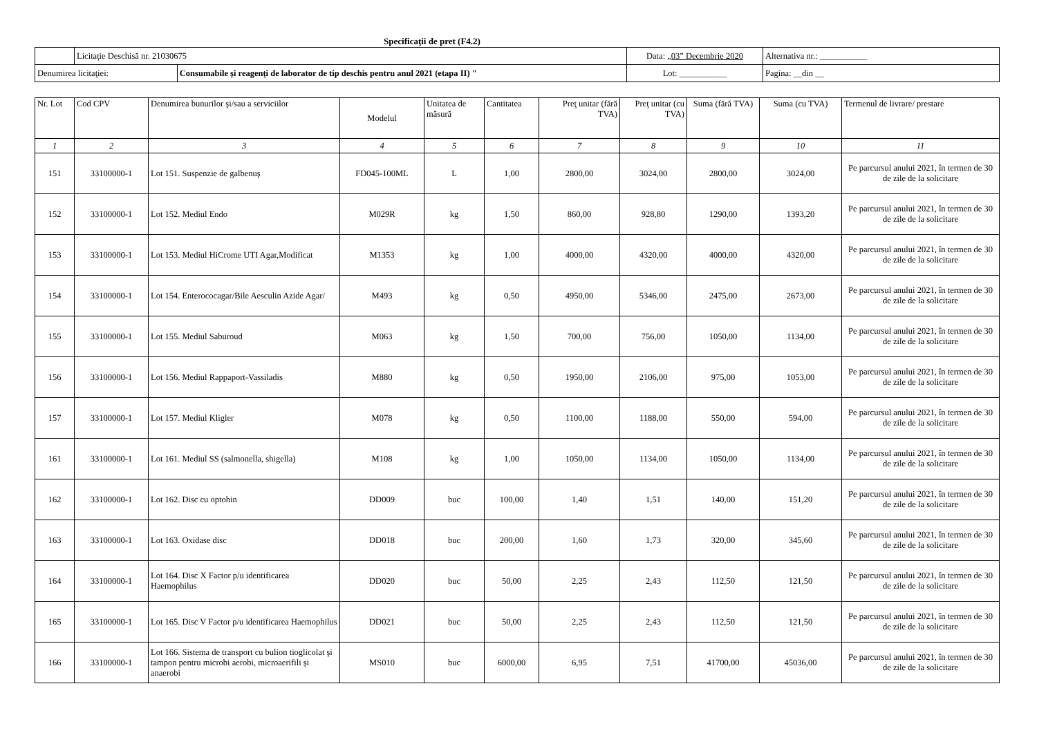Specificaţii de pret (F4.2)
| | Licitaţie Deschisă nr. 21030675 | | Data: „03” Decembrie 2020 | Alternativa nr.: ___________ |
| Denumirea licitaţiei: | | Consumabile și reagenți de laborator de tip deschis pentru anul 2021 (etapa II) " | Lot: ___________ | Pagina: __din __ |
| Nr. Lot | Cod CPV | Denumirea bunurilor şi/sau a serviciilor | Modelul | Unitatea de măsură | Cantitatea | Preţ unitar (fără TVA) | Preţ unitar (cu TVA) | Suma (fără TVA) | Suma (cu TVA) | Termenul de livrare/ prestare |
| --- | --- | --- | --- | --- | --- | --- | --- | --- | --- | --- |
| 1 | 2 | 3 | 4 | 5 | 6 | 7 | 8 | 9 | 10 | 11 |
| 151 | 33100000-1 | Lot 151. Suspenzie de galbenuş | FD045-100ML | L | 1,00 | 2800,00 | 3024,00 | 2800,00 | 3024,00 | Pe parcursul anului 2021, în termen de 30 de zile de la solicitare |
| 152 | 33100000-1 | Lot 152. Mediul Endo | M029R | kg | 1,50 | 860,00 | 928,80 | 1290,00 | 1393,20 | Pe parcursul anului 2021, în termen de 30 de zile de la solicitare |
| 153 | 33100000-1 | Lot 153. Mediul HiCrome UTI Agar,Modificat | M1353 | kg | 1,00 | 4000,00 | 4320,00 | 4000,00 | 4320,00 | Pe parcursul anului 2021, în termen de 30 de zile de la solicitare |
| 154 | 33100000-1 | Lot 154. Enterococagar/Bile Aesculin Azide Agar/ | M493 | kg | 0,50 | 4950,00 | 5346,00 | 2475,00 | 2673,00 | Pe parcursul anului 2021, în termen de 30 de zile de la solicitare |
| 155 | 33100000-1 | Lot 155. Mediul Saburoud | M063 | kg | 1,50 | 700,00 | 756,00 | 1050,00 | 1134,00 | Pe parcursul anului 2021, în termen de 30 de zile de la solicitare |
| 156 | 33100000-1 | Lot 156. Mediul Rappaport-Vassiladis | M880 | kg | 0,50 | 1950,00 | 2106,00 | 975,00 | 1053,00 | Pe parcursul anului 2021, în termen de 30 de zile de la solicitare |
| 157 | 33100000-1 | Lot 157. Mediul Kligler | M078 | kg | 0,50 | 1100,00 | 1188,00 | 550,00 | 594,00 | Pe parcursul anului 2021, în termen de 30 de zile de la solicitare |
| 161 | 33100000-1 | Lot 161. Mediul SS (salmonella, shigella) | M108 | kg | 1,00 | 1050,00 | 1134,00 | 1050,00 | 1134,00 | Pe parcursul anului 2021, în termen de 30 de zile de la solicitare |
| 162 | 33100000-1 | Lot 162. Disc cu optohin | DD009 | buc | 100,00 | 1,40 | 1,51 | 140,00 | 151,20 | Pe parcursul anului 2021, în termen de 30 de zile de la solicitare |
| 163 | 33100000-1 | Lot 163. Oxidase disc | DD018 | buc | 200,00 | 1,60 | 1,73 | 320,00 | 345,60 | Pe parcursul anului 2021, în termen de 30 de zile de la solicitare |
| 164 | 33100000-1 | Lot 164. Disc X Factor p/u identificarea Haemophilus | DD020 | buc | 50,00 | 2,25 | 2,43 | 112,50 | 121,50 | Pe parcursul anului 2021, în termen de 30 de zile de la solicitare |
| 165 | 33100000-1 | Lot 165. Disc V Factor p/u identificarea Haemophilus | DD021 | buc | 50,00 | 2,25 | 2,43 | 112,50 | 121,50 | Pe parcursul anului 2021, în termen de 30 de zile de la solicitare |
| 166 | 33100000-1 | Lot 166. Sistema de transport cu bulion tioglicolat şi tampon pentru microbi aerobi, microaerifili şi anaerobi | MS010 | buc | 6000,00 | 6,95 | 7,51 | 41700,00 | 45036,00 | Pe parcursul anului 2021, în termen de 30 de zile de la solicitare |